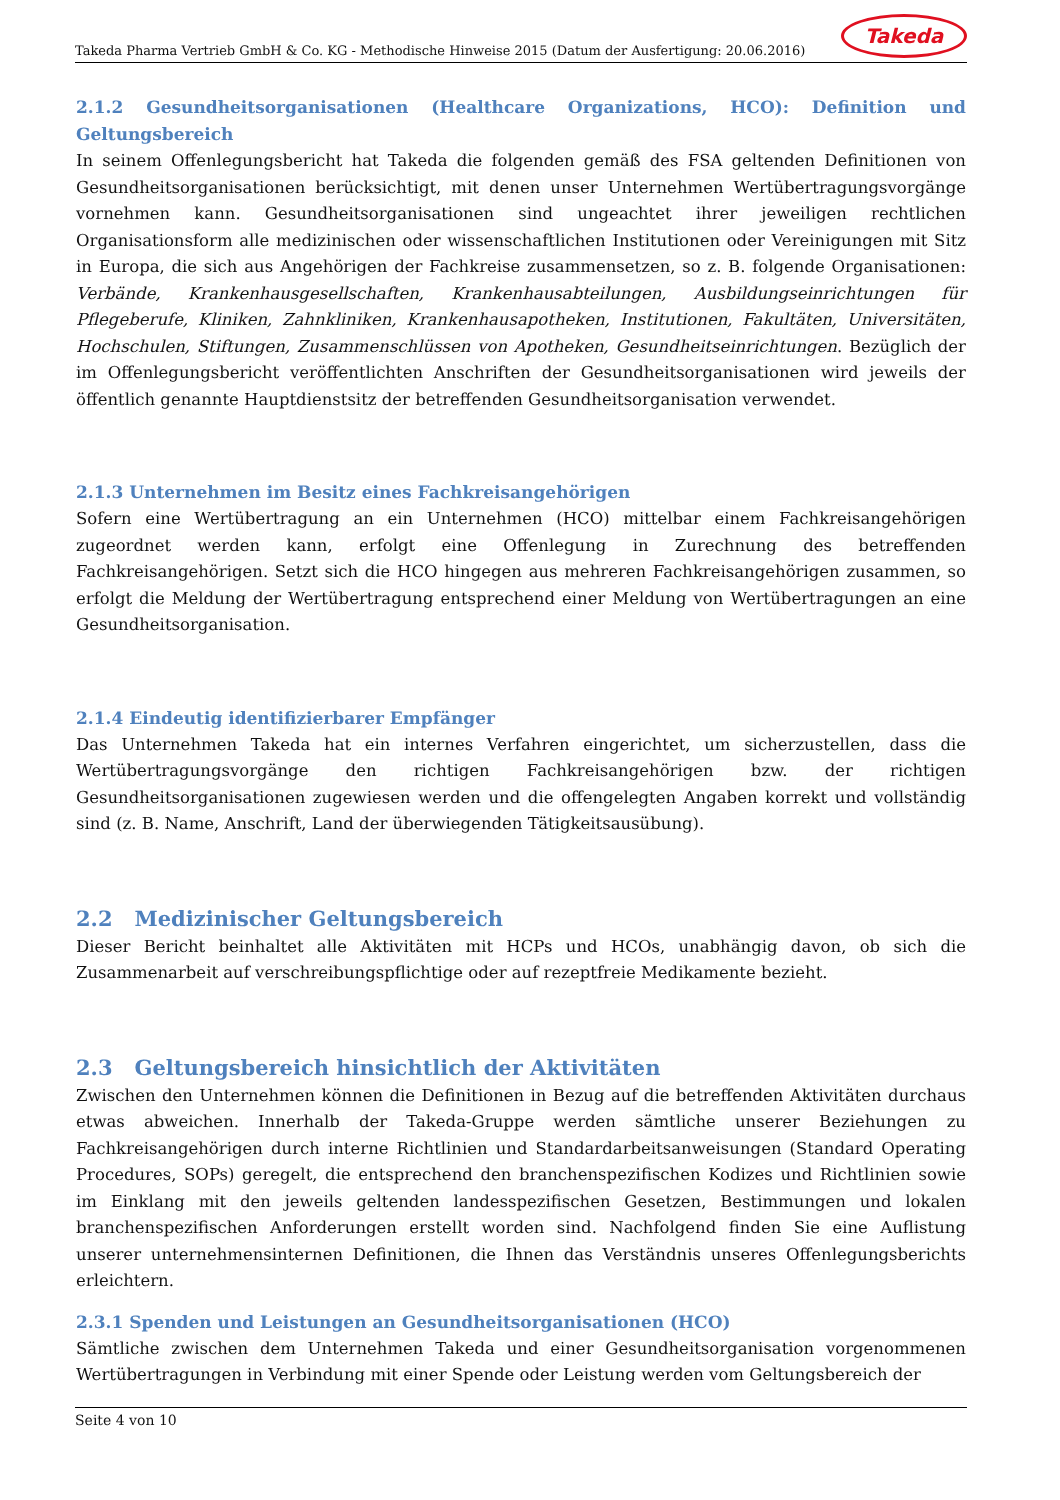Takeda Pharma Vertrieb GmbH & Co. KG - Methodische Hinweise 2015 (Datum der Ausfertigung: 20.06.2016)
Takeda
2.1.2 Gesundheitsorganisationen (Healthcare Organizations, HCO): Definition und Geltungsbereich
In seinem Offenlegungsbericht hat Takeda die folgenden gemäß des FSA geltenden Definitionen von Gesundheitsorganisationen berücksichtigt, mit denen unser Unternehmen Wertübertragungsvorgänge vornehmen kann. Gesundheitsorganisationen sind ungeachtet ihrer jeweiligen rechtlichen Organisationsform alle medizinischen oder wissenschaftlichen Institutionen oder Vereinigungen mit Sitz in Europa, die sich aus Angehörigen der Fachkreise zusammensetzen, so z. B. folgende Organisationen: Verbände, Krankenhausgesellschaften, Krankenhausabteilungen, Ausbildungseinrichtungen für Pflegeberufe, Kliniken, Zahnkliniken, Krankenhausapotheken, Institutionen, Fakultäten, Universitäten, Hochschulen, Stiftungen, Zusammenschlüssen von Apotheken, Gesundheitseinrichtungen. Bezüglich der im Offenlegungsbericht veröffentlichten Anschriften der Gesundheitsorganisationen wird jeweils der öffentlich genannte Hauptdienstsitz der betreffenden Gesundheitsorganisation verwendet.
2.1.3 Unternehmen im Besitz eines Fachkreisangehörigen
Sofern eine Wertübertragung an ein Unternehmen (HCO) mittelbar einem Fachkreisangehörigen zugeordnet werden kann, erfolgt eine Offenlegung in Zurechnung des betreffenden Fachkreisangehörigen. Setzt sich die HCO hingegen aus mehreren Fachkreisangehörigen zusammen, so erfolgt die Meldung der Wertübertragung entsprechend einer Meldung von Wertübertragungen an eine Gesundheitsorganisation.
2.1.4 Eindeutig identifizierbarer Empfänger
Das Unternehmen Takeda hat ein internes Verfahren eingerichtet, um sicherzustellen, dass die Wertübertragungsvorgänge den richtigen Fachkreisangehörigen bzw. der richtigen Gesundheitsorganisationen zugewiesen werden und die offengelegten Angaben korrekt und vollständig sind (z. B. Name, Anschrift, Land der überwiegenden Tätigkeitsausübung).
2.2 Medizinischer Geltungsbereich
Dieser Bericht beinhaltet alle Aktivitäten mit HCPs und HCOs, unabhängig davon, ob sich die Zusammenarbeit auf verschreibungspflichtige oder auf rezeptfreie Medikamente bezieht.
2.3 Geltungsbereich hinsichtlich der Aktivitäten
Zwischen den Unternehmen können die Definitionen in Bezug auf die betreffenden Aktivitäten durchaus etwas abweichen. Innerhalb der Takeda-Gruppe werden sämtliche unserer Beziehungen zu Fachkreisangehörigen durch interne Richtlinien und Standardarbeitsanweisungen (Standard Operating Procedures, SOPs) geregelt, die entsprechend den branchenspezifischen Kodizes und Richtlinien sowie im Einklang mit den jeweils geltenden landesspezifischen Gesetzen, Bestimmungen und lokalen branchenspezifischen Anforderungen erstellt worden sind. Nachfolgend finden Sie eine Auflistung unserer unternehmensinternen Definitionen, die Ihnen das Verständnis unseres Offenlegungsberichts erleichtern.
2.3.1 Spenden und Leistungen an Gesundheitsorganisationen (HCO)
Sämtliche zwischen dem Unternehmen Takeda und einer Gesundheitsorganisation vorgenommenen Wertübertragungen in Verbindung mit einer Spende oder Leistung werden vom Geltungsbereich der
Seite 4 von 10